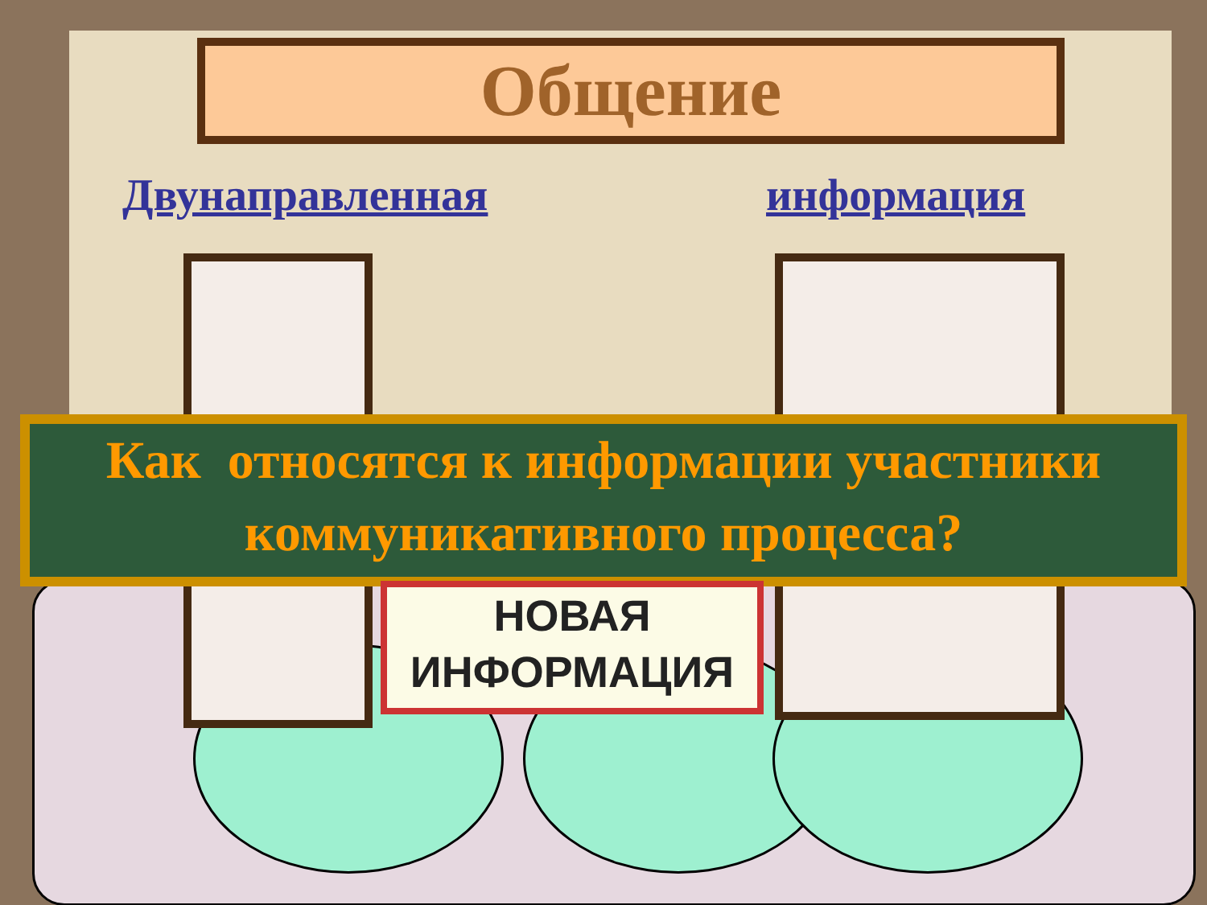Общение
Двунаправленная информация
Как относятся к информации участники
коммуникативного процесса?
НОВАЯ
ИНФОРМАЦИЯ